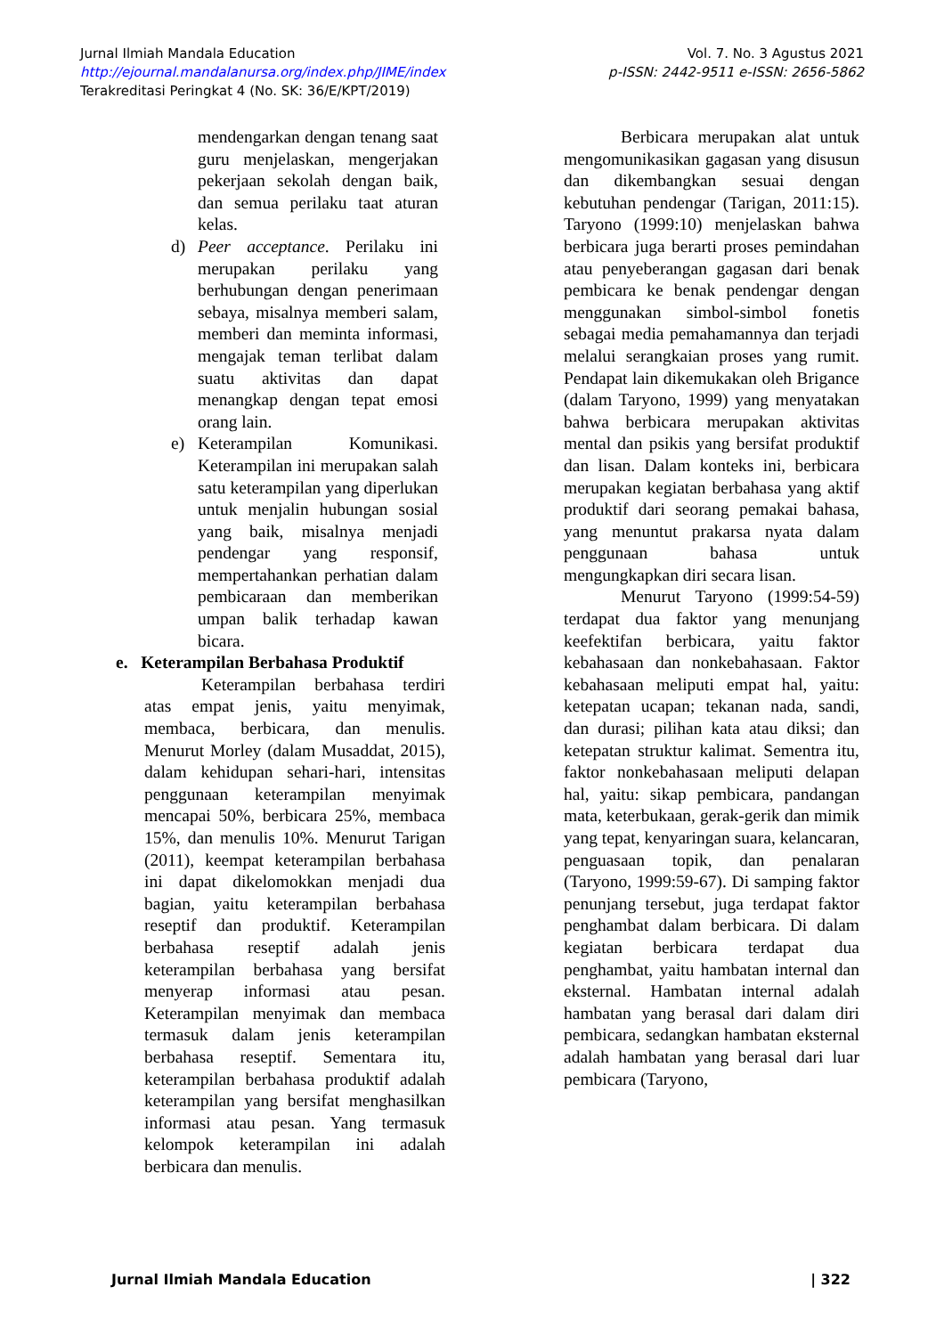Jurnal Ilmiah Mandala Education
http://ejournal.mandalanursa.org/index.php/JIME/index
Terakreditasi Peringkat 4 (No. SK: 36/E/KPT/2019)
Vol. 7. No. 3 Agustus 2021
p-ISSN: 2442-9511 e-ISSN: 2656-5862
mendengarkan dengan tenang saat guru menjelaskan, mengerjakan pekerjaan sekolah dengan baik, dan semua perilaku taat aturan kelas.
d) Peer acceptance. Perilaku ini merupakan perilaku yang berhubungan dengan penerimaan sebaya, misalnya memberi salam, memberi dan meminta informasi, mengajak teman terlibat dalam suatu aktivitas dan dapat menangkap dengan tepat emosi orang lain.
e) Keterampilan Komunikasi. Keterampilan ini merupakan salah satu keterampilan yang diperlukan untuk menjalin hubungan sosial yang baik, misalnya menjadi pendengar yang responsif, mempertahankan perhatian dalam pembicaraan dan memberikan umpan balik terhadap kawan bicara.
e. Keterampilan Berbahasa Produktif
Keterampilan berbahasa terdiri atas empat jenis, yaitu menyimak, membaca, berbicara, dan menulis. Menurut Morley (dalam Musaddat, 2015), dalam kehidupan sehari-hari, intensitas penggunaan keterampilan menyimak mencapai 50%, berbicara 25%, membaca 15%, dan menulis 10%. Menurut Tarigan (2011), keempat keterampilan berbahasa ini dapat dikelomokkan menjadi dua bagian, yaitu keterampilan berbahasa reseptif dan produktif. Keterampilan berbahasa reseptif adalah jenis keterampilan berbahasa yang bersifat menyerap informasi atau pesan. Keterampilan menyimak dan membaca termasuk dalam jenis keterampilan berbahasa reseptif. Sementara itu, keterampilan berbahasa produktif adalah keterampilan yang bersifat menghasilkan informasi atau pesan. Yang termasuk kelompok keterampilan ini adalah berbicara dan menulis.
Berbicara merupakan alat untuk mengomunikasikan gagasan yang disusun dan dikembangkan sesuai dengan kebutuhan pendengar (Tarigan, 2011:15). Taryono (1999:10) menjelaskan bahwa berbicara juga berarti proses pemindahan atau penyeberangan gagasan dari benak pembicara ke benak pendengar dengan menggunakan simbol-simbol fonetis sebagai media pemahamannya dan terjadi melalui serangkaian proses yang rumit. Pendapat lain dikemukakan oleh Brigance (dalam Taryono, 1999) yang menyatakan bahwa berbicara merupakan aktivitas mental dan psikis yang bersifat produktif dan lisan. Dalam konteks ini, berbicara merupakan kegiatan berbahasa yang aktif produktif dari seorang pemakai bahasa, yang menuntut prakarsa nyata dalam penggunaan bahasa untuk mengungkapkan diri secara lisan.
Menurut Taryono (1999:54-59) terdapat dua faktor yang menunjang keefektifan berbicara, yaitu faktor kebahasaan dan nonkebahasaan. Faktor kebahasaan meliputi empat hal, yaitu: ketepatan ucapan; tekanan nada, sandi, dan durasi; pilihan kata atau diksi; dan ketepatan struktur kalimat. Sementra itu, faktor nonkebahasaan meliputi delapan hal, yaitu: sikap pembicara, pandangan mata, keterbukaan, gerak-gerik dan mimik yang tepat, kenyaringan suara, kelancaran, penguasaan topik, dan penalaran (Taryono, 1999:59-67). Di samping faktor penunjang tersebut, juga terdapat faktor penghambat dalam berbicara. Di dalam kegiatan berbicara terdapat dua penghambat, yaitu hambatan internal dan eksternal. Hambatan internal adalah hambatan yang berasal dari dalam diri pembicara, sedangkan hambatan eksternal adalah hambatan yang berasal dari luar pembicara (Taryono,
Jurnal Ilmiah Mandala Education | 322